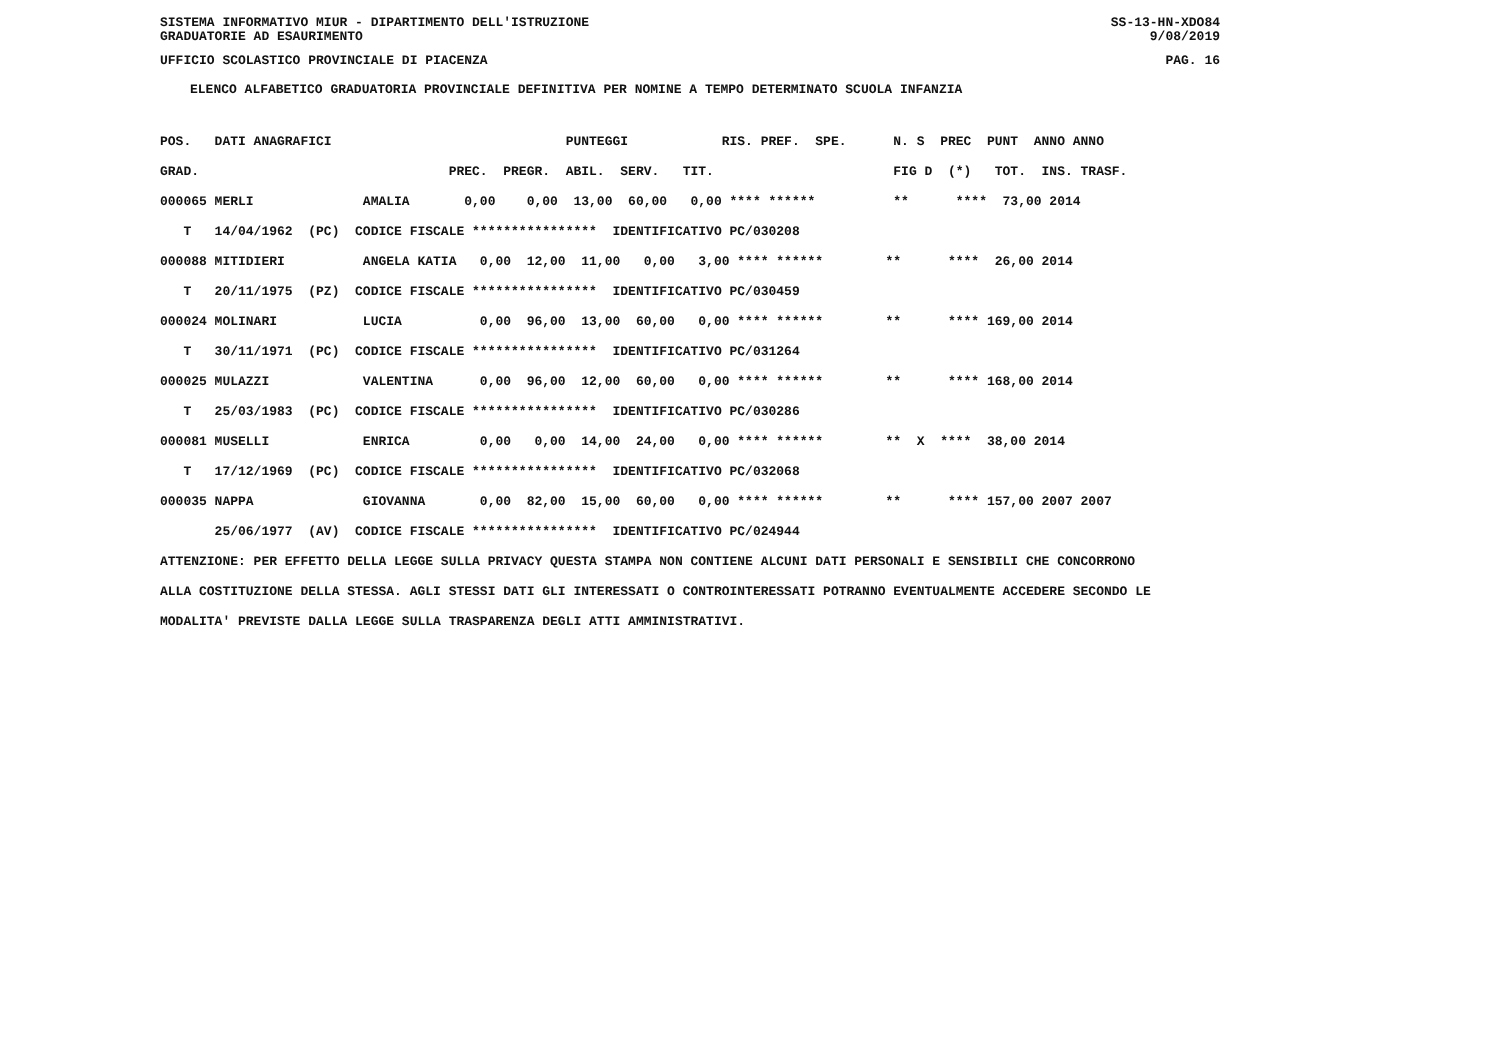SISTEMA INFORMATIVO MIUR - DIPARTIMENTO DELL'ISTRUZIONE SS-13-HN-XDO84
GRADUATORIE AD ESAURIMENTO 9/08/2019
UFFICIO SCOLASTICO PROVINCIALE DI PIACENZA PAG. 16
ELENCO ALFABETICO GRADUATORIA PROVINCIALE DEFINITIVA PER NOMINE A TEMPO DETERMINATO SCUOLA INFANZIA
POS.   DATI ANAGRAFICI                              PUNTEGGI            RIS. PREF.  SPE.      N. S  PREC  PUNT  ANNO ANNO
GRAD.                                PREC.  PREGR.  ABIL.  SERV.   TIT.                       FIG D  (*)   TOT.  INS. TRASF.
000065 MERLI              AMALIA       0,00    0,00  13,00  60,00   0,00 **** ******          **      ****  73,00 2014
   T   14/04/1962  (PC)  CODICE FISCALE ****************  IDENTIFICATIVO PC/030208
000088 MITIDIERI          ANGELA KATIA   0,00  12,00  11,00   0,00   3,00 **** ******        **      ****  26,00 2014
   T   20/11/1975  (PZ)  CODICE FISCALE ****************  IDENTIFICATIVO PC/030459
000024 MOLINARI           LUCIA          0,00  96,00  13,00  60,00   0,00 **** ******        **      **** 169,00 2014
   T   30/11/1971  (PC)  CODICE FISCALE ****************  IDENTIFICATIVO PC/031264
000025 MULAZZI            VALENTINA      0,00  96,00  12,00  60,00   0,00 **** ******        **      **** 168,00 2014
   T   25/03/1983  (PC)  CODICE FISCALE ****************  IDENTIFICATIVO PC/030286
000081 MUSELLI            ENRICA         0,00   0,00  14,00  24,00   0,00 **** ******        **  X  ****  38,00 2014
   T   17/12/1969  (PC)  CODICE FISCALE ****************  IDENTIFICATIVO PC/032068
000035 NAPPA              GIOVANNA       0,00  82,00  15,00  60,00   0,00 **** ******        **      **** 157,00 2007 2007
       25/06/1977  (AV)  CODICE FISCALE ****************  IDENTIFICATIVO PC/024944
ATTENZIONE: PER EFFETTO DELLA LEGGE SULLA PRIVACY QUESTA STAMPA NON CONTIENE ALCUNI DATI PERSONALI E SENSIBILI CHE CONCORRONO
ALLA COSTITUZIONE DELLA STESSA. AGLI STESSI DATI GLI INTERESSATI O CONTROINTERESSATI POTRANNO EVENTUALMENTE ACCEDERE SECONDO LE
MODALITA' PREVISTE DALLA LEGGE SULLA TRASPARENZA DEGLI ATTI AMMINISTRATIVI.